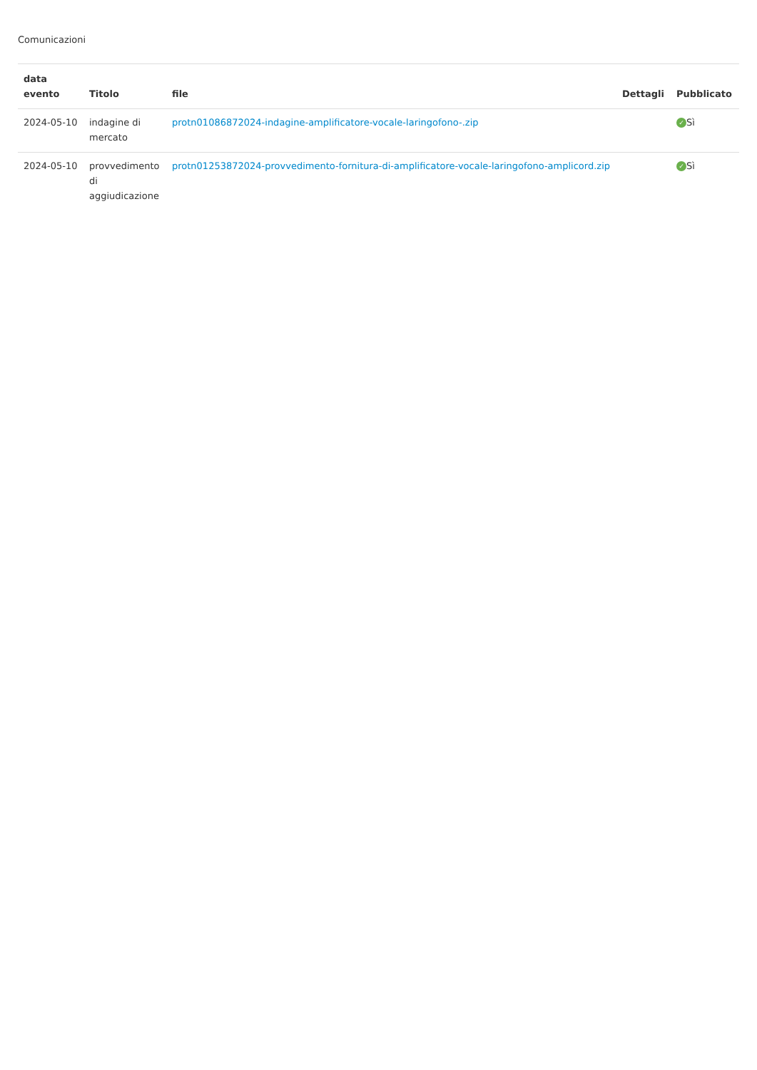Comunicazioni
| data evento | Titolo | file | Dettagli | Pubblicato |
| --- | --- | --- | --- | --- |
| 2024-05-10 | indagine di mercato | protn01086872024-indagine-amplificatore-vocale-laringofono-.zip | | ✓ Sì |
| 2024-05-10 | provvedimento di aggiudicazione | protn01253872024-provvedimento-fornitura-di-amplificatore-vocale-laringofono-amplicord.zip | | ✓ Sì |